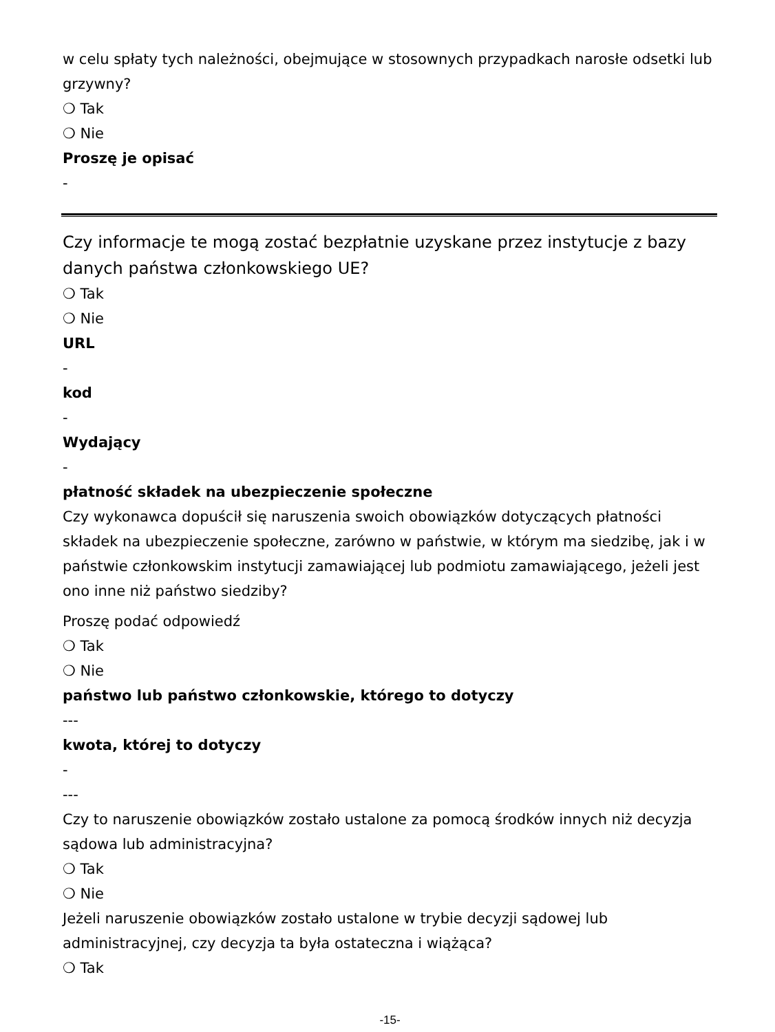w celu spłaty tych należności, obejmujące w stosownych przypadkach narosłe odsetki lub grzywny?
❍ Tak
❍ Nie
Proszę je opisać
-
Czy informacje te mogą zostać bezpłatnie uzyskane przez instytucje z bazy danych państwa członkowskiego UE?
❍ Tak
❍ Nie
URL
-
kod
-
Wydający
-
płatność składek na ubezpieczenie społeczne
Czy wykonawca dopuścił się naruszenia swoich obowiązków dotyczących płatności składek na ubezpieczenie społeczne, zarówno w państwie, w którym ma siedzibę, jak i w państwie członkowskim instytucji zamawiającej lub podmiotu zamawiającego, jeżeli jest ono inne niż państwo siedziby?
Proszę podać odpowiedź
❍ Tak
❍ Nie
państwo lub państwo członkowskie, którego to dotyczy
---
kwota, której to dotyczy
-
---
Czy to naruszenie obowiązków zostało ustalone za pomocą środków innych niż decyzja sądowa lub administracyjna?
❍ Tak
❍ Nie
Jeżeli naruszenie obowiązków zostało ustalone w trybie decyzji sądowej lub administracyjnej, czy decyzja ta była ostateczna i wiążąca?
❍ Tak
-15-